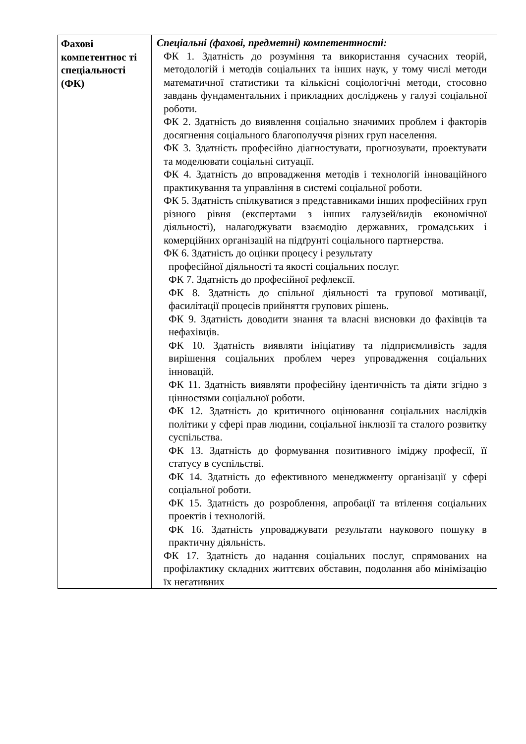| Фахові компетентнос ті спеціальності (ФК) | Спеціальні (фахові, предметні) компетентності: ФК 1. Здатність до розуміння та використання сучасних теорій, методологій і методів соціальних та інших наук, у тому числі методи математичної статистики та кількісні соціологічні методи, стосовно завдань фундаментальних і прикладних досліджень у галузі соціальної роботи. ФК 2. Здатність до виявлення соціально значимих проблем і факторів досягнення соціального благополуччя різних груп населення. ФК 3. Здатність професійно діагностувати, прогнозувати, проектувати та моделювати соціальні ситуації. ФК 4. Здатність до впровадження методів і технологій інноваційного практикування та управління в системі соціальної роботи. ФК 5. Здатність спілкуватися з представниками інших професійних груп різного рівня (експертами з інших галузей/видів економічної діяльності), налагоджувати взаємодію державних, громадських і комерційних організацій на підґрунті соціального партнерства. ФК 6. Здатність до оцінки процесу і результату професійної діяльності та якості соціальних послуг. ФК 7. Здатність до професійної рефлексії. ФК 8. Здатність до спільної діяльності та групової мотивації, фасилітації процесів прийняття групових рішень. ФК 9. Здатність доводити знання та власні висновки до фахівців та нефахівців. ФК 10. Здатність виявляти ініціативу та підприємливість задля вирішення соціальних проблем через упровадження соціальних інновацій. ФК 11. Здатність виявляти професійну ідентичність та діяти згідно з цінностями соціальної роботи. ФК 12. Здатність до критичного оцінювання соціальних наслідків політики у сфері прав людини, соціальної інклюзії та сталого розвитку суспільства. ФК 13. Здатність до формування позитивного іміджу професії, її статусу в суспільстві. ФК 14. Здатність до ефективного менеджменту організації у сфері соціальної роботи. ФК 15. Здатність до розроблення, апробації та втілення соціальних проектів і технологій. ФК 16. Здатність упроваджувати результати наукового пошуку в практичну діяльність. ФК 17. Здатність до надання соціальних послуг, спрямованих на профілактику складних життєвих обставин, подолання або мінімізацію їх негативних |